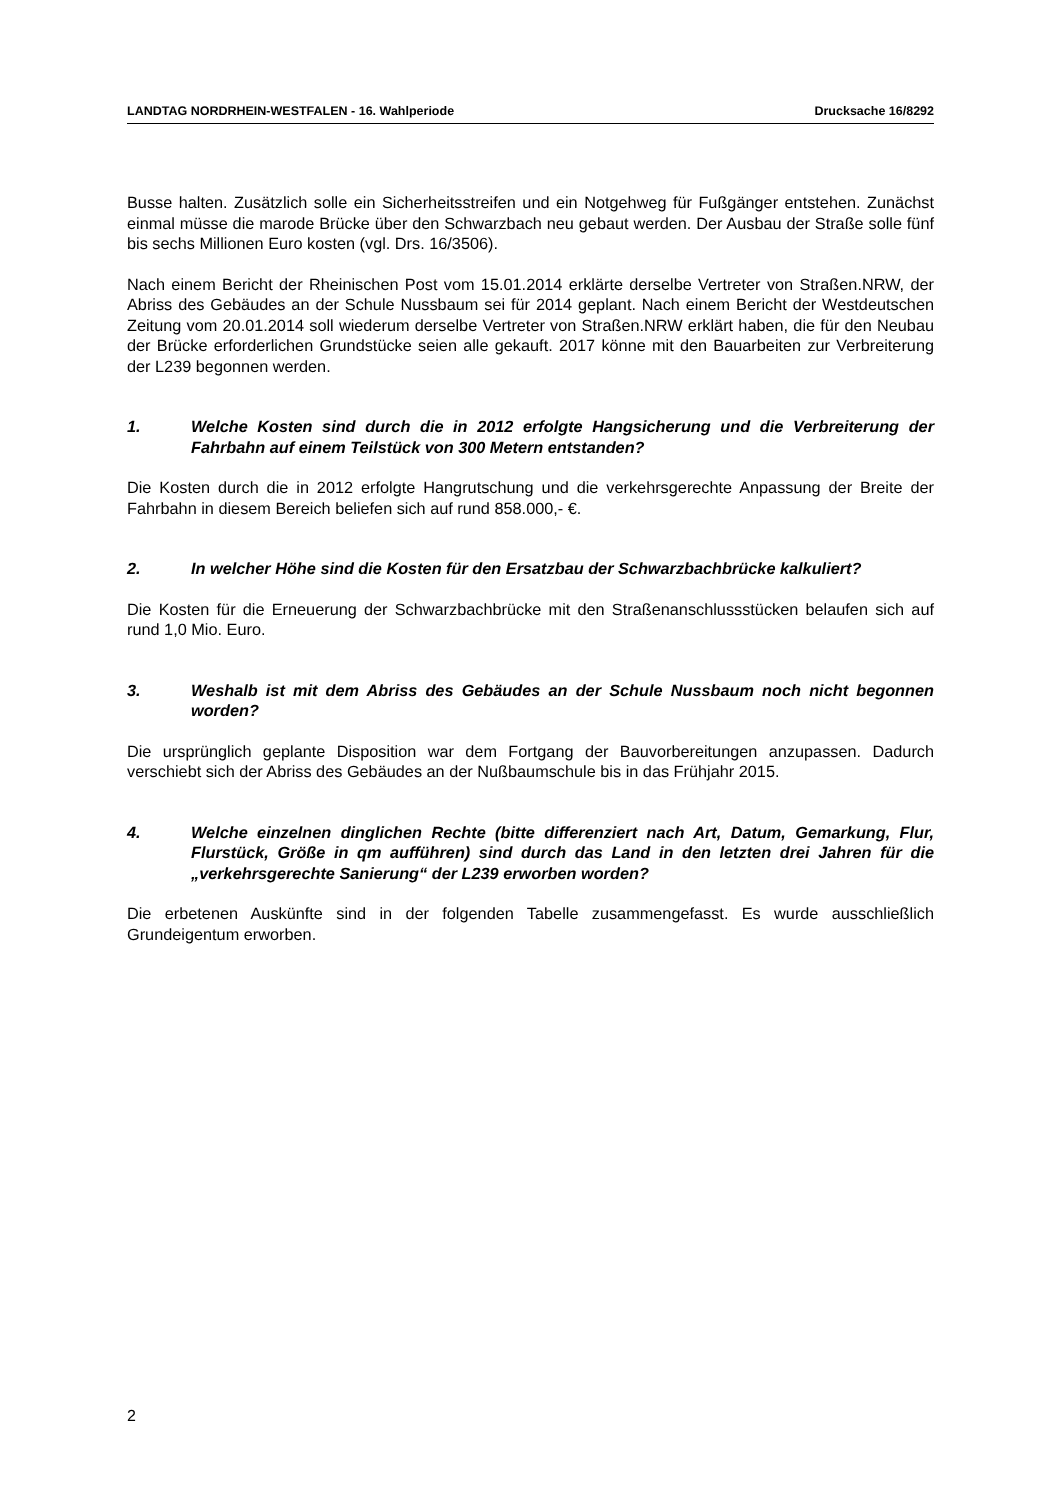LANDTAG NORDRHEIN-WESTFALEN - 16. Wahlperiode Drucksache 16/8292
Busse halten. Zusätzlich solle ein Sicherheitsstreifen und ein Notgehweg für Fußgänger entstehen. Zunächst einmal müsse die marode Brücke über den Schwarzbach neu gebaut werden. Der Ausbau der Straße solle fünf bis sechs Millionen Euro kosten (vgl. Drs. 16/3506).
Nach einem Bericht der Rheinischen Post vom 15.01.2014 erklärte derselbe Vertreter von Straßen.NRW, der Abriss des Gebäudes an der Schule Nussbaum sei für 2014 geplant. Nach einem Bericht der Westdeutschen Zeitung vom 20.01.2014 soll wiederum derselbe Vertreter von Straßen.NRW erklärt haben, die für den Neubau der Brücke erforderlichen Grundstücke seien alle gekauft. 2017 könne mit den Bauarbeiten zur Verbreiterung der L239 begonnen werden.
1. Welche Kosten sind durch die in 2012 erfolgte Hangsicherung und die Verbreiterung der Fahrbahn auf einem Teilstück von 300 Metern entstanden?
Die Kosten durch die in 2012 erfolgte Hangrutschung und die verkehrsgerechte Anpassung der Breite der Fahrbahn in diesem Bereich beliefen sich auf rund 858.000,- €.
2. In welcher Höhe sind die Kosten für den Ersatzbau der Schwarzbachbrücke kalkuliert?
Die Kosten für die Erneuerung der Schwarzbachbrücke mit den Straßenanschlussstücken belaufen sich auf rund 1,0 Mio. Euro.
3. Weshalb ist mit dem Abriss des Gebäudes an der Schule Nussbaum noch nicht begonnen worden?
Die ursprünglich geplante Disposition war dem Fortgang der Bauvorbereitungen anzupassen. Dadurch verschiebt sich der Abriss des Gebäudes an der Nußbaumschule bis in das Frühjahr 2015.
4. Welche einzelnen dinglichen Rechte (bitte differenziert nach Art, Datum, Gemarkung, Flur, Flurstück, Größe in qm aufführen) sind durch das Land in den letzten drei Jahren für die „verkehrsgerechte Sanierung“ der L239 erworben worden?
Die erbetenen Auskünfte sind in der folgenden Tabelle zusammengefasst. Es wurde ausschließlich Grundeigentum erworben.
2